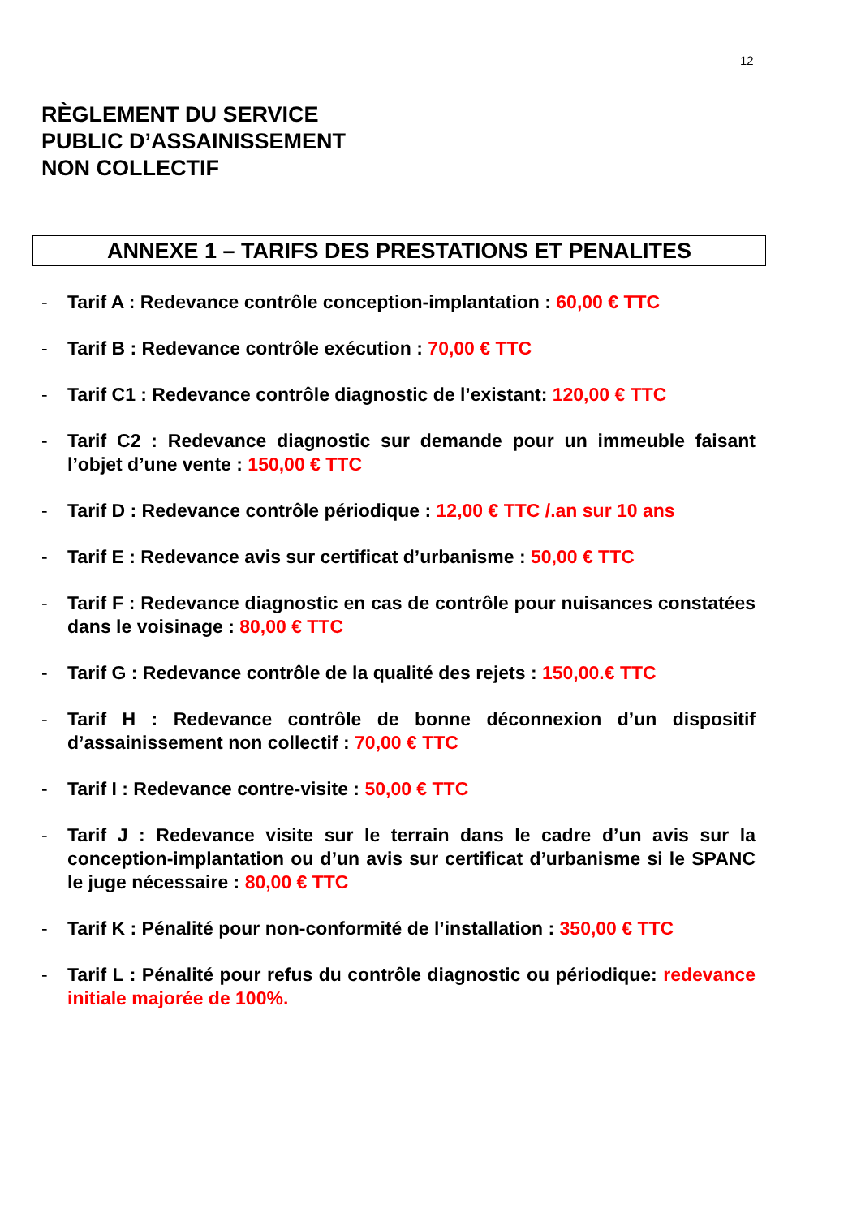12
RÈGLEMENT DU SERVICE
PUBLIC D’ASSAINISSEMENT
NON COLLECTIF
ANNEXE 1 – TARIFS DES PRESTATIONS ET PENALITES
- Tarif A : Redevance contrôle conception-implantation : 60,00 € TTC
- Tarif B : Redevance contrôle exécution : 70,00 € TTC
- Tarif C1 : Redevance contrôle diagnostic de l’existant: 120,00 € TTC
- Tarif C2 : Redevance diagnostic sur demande pour un immeuble faisant l’objet d’une vente : 150,00 € TTC
- Tarif D : Redevance contrôle périodique : 12,00 € TTC /.an sur 10 ans
- Tarif E : Redevance avis sur certificat d’urbanisme : 50,00 € TTC
- Tarif F : Redevance diagnostic en cas de contrôle pour nuisances constatées dans le voisinage : 80,00 € TTC
- Tarif G : Redevance contrôle de la qualité des rejets : 150,00.€ TTC
- Tarif H : Redevance contrôle de bonne déconnexion d’un dispositif d’assainissement non collectif : 70,00 € TTC
- Tarif I : Redevance contre-visite : 50,00 € TTC
- Tarif J : Redevance visite sur le terrain dans le cadre d’un avis sur la conception-implantation ou d’un avis sur certificat d’urbanisme si le SPANC le juge nécessaire : 80,00 € TTC
- Tarif K : Pénalité pour non-conformité de l’installation : 350,00 € TTC
- Tarif L : Pénalité pour refus du contrôle diagnostic ou périodique: redevance initiale majorée de 100%.